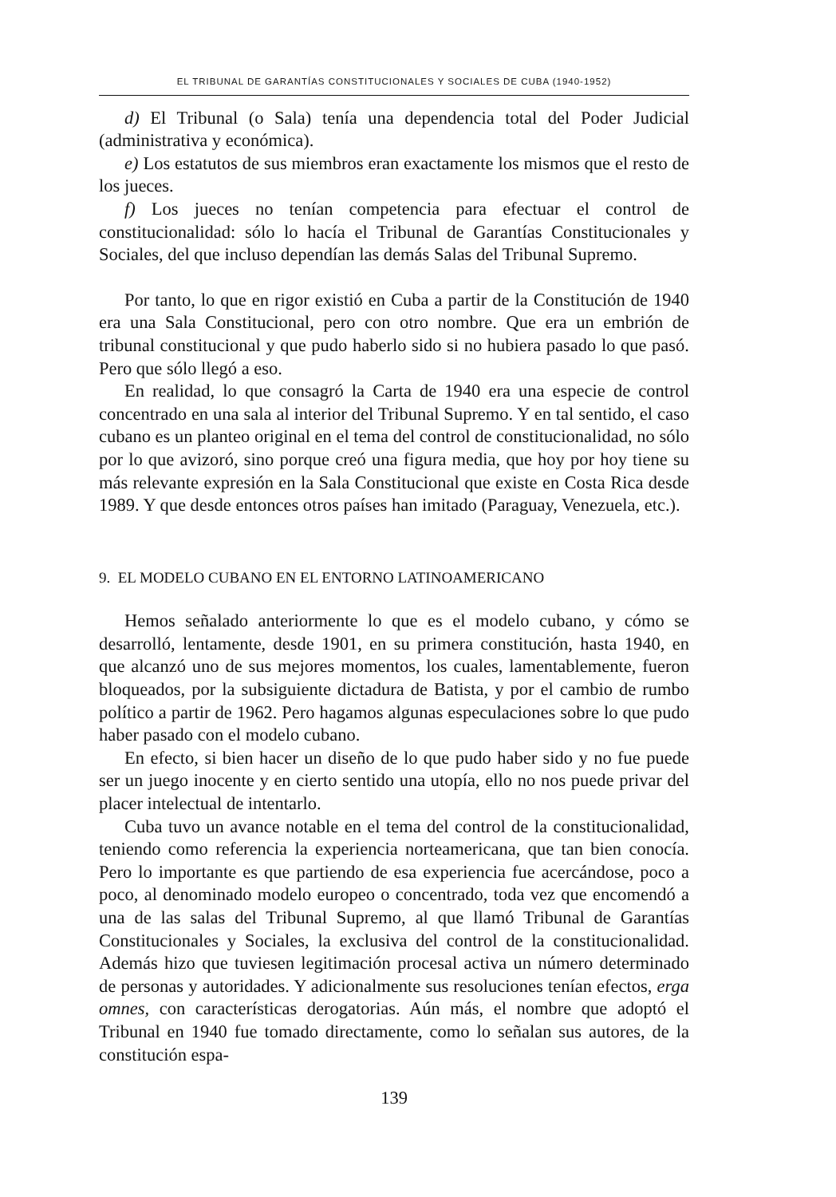EL TRIBUNAL DE GARANTÍAS CONSTITUCIONALES Y SOCIALES DE CUBA (1940-1952)
d) El Tribunal (o Sala) tenía una dependencia total del Poder Judicial (administrativa y económica).
e) Los estatutos de sus miembros eran exactamente los mismos que el resto de los jueces.
f) Los jueces no tenían competencia para efectuar el control de constitucionalidad: sólo lo hacía el Tribunal de Garantías Constitucionales y Sociales, del que incluso dependían las demás Salas del Tribunal Supremo.
Por tanto, lo que en rigor existió en Cuba a partir de la Constitución de 1940 era una Sala Constitucional, pero con otro nombre. Que era un embrión de tribunal constitucional y que pudo haberlo sido si no hubiera pasado lo que pasó. Pero que sólo llegó a eso.
En realidad, lo que consagró la Carta de 1940 era una especie de control concentrado en una sala al interior del Tribunal Supremo. Y en tal sentido, el caso cubano es un planteo original en el tema del control de constitucionalidad, no sólo por lo que avizoró, sino porque creó una figura media, que hoy por hoy tiene su más relevante expresión en la Sala Constitucional que existe en Costa Rica desde 1989. Y que desde entonces otros países han imitado (Paraguay, Venezuela, etc.).
9. EL MODELO CUBANO EN EL ENTORNO LATINOAMERICANO
Hemos señalado anteriormente lo que es el modelo cubano, y cómo se desarrolló, lentamente, desde 1901, en su primera constitución, hasta 1940, en que alcanzó uno de sus mejores momentos, los cuales, lamentablemente, fueron bloqueados, por la subsiguiente dictadura de Batista, y por el cambio de rumbo político a partir de 1962. Pero hagamos algunas especulaciones sobre lo que pudo haber pasado con el modelo cubano.
En efecto, si bien hacer un diseño de lo que pudo haber sido y no fue puede ser un juego inocente y en cierto sentido una utopía, ello no nos puede privar del placer intelectual de intentarlo.
Cuba tuvo un avance notable en el tema del control de la constitucionalidad, teniendo como referencia la experiencia norteamericana, que tan bien conocía. Pero lo importante es que partiendo de esa experiencia fue acercándose, poco a poco, al denominado modelo europeo o concentrado, toda vez que encomendó a una de las salas del Tribunal Supremo, al que llamó Tribunal de Garantías Constitucionales y Sociales, la exclusiva del control de la constitucionalidad. Además hizo que tuviesen legitimación procesal activa un número determinado de personas y autoridades. Y adicionalmente sus resoluciones tenían efectos, erga omnes, con características derogatorias. Aún más, el nombre que adoptó el Tribunal en 1940 fue tomado directamente, como lo señalan sus autores, de la constitución espa-
139